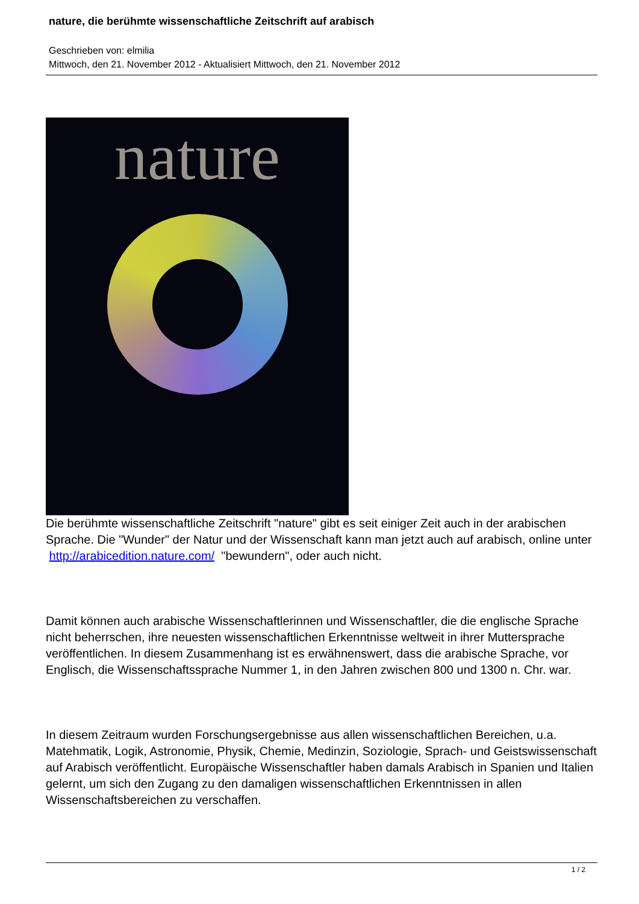nature, die berühmte wissenschaftliche Zeitschrift auf arabisch
Geschrieben von: elmilia
Mittwoch, den 21. November 2012 - Aktualisiert Mittwoch, den 21. November 2012
nature
Die berühmte wissenschaftliche Zeitschrift "nature" gibt es seit einiger Zeit auch in der arabischen Sprache. Die "Wunder" der Natur und der Wissenschaft kann man jetzt auch auf arabisch, online unter http://arabicedition.nature.com/ "bewundern", oder auch nicht.
Damit können auch arabische Wissenschaftlerinnen und Wissenschaftler, die die englische Sprache nicht beherrschen, ihre neuesten wissenschaftlichen Erkenntnisse weltweit in ihrer Muttersprache veröffentlichen. In diesem Zusammenhang ist es erwähnenswert, dass die arabische Sprache, vor Englisch, die Wissenschaftssprache Nummer 1, in den Jahren zwischen 800 und 1300 n. Chr. war.
In diesem Zeitraum wurden Forschungsergebnisse aus allen wissenschaftlichen Bereichen, u.a. Matehmatik, Logik, Astronomie, Physik, Chemie, Medinzin, Soziologie, Sprach- und Geistswissenschaft auf Arabisch veröffentlicht. Europäische Wissenschaftler haben damals Arabisch in Spanien und Italien gelernt, um sich den Zugang zu den damaligen wissenschaftlichen Erkenntnissen in allen Wissenschaftsbereichen zu verschaffen.
1 / 2